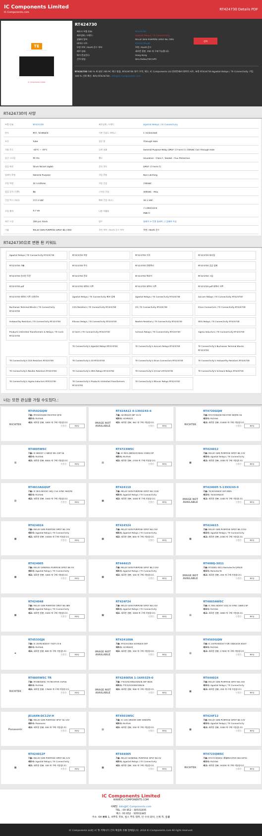IC Components Limited
IC-Components.com
RT424730 Details PDF
TE
AUTHORIZED DISTRIBUTOR
IC Components Limited
RT424730
| 제조사 부품 번호: | RT424730 | |
| 제조업체 / 브랜드: | Agastat Relays / TE Connectivity | 견적 |
| 설명의 일부: | RELAY GEN PURPOSE DPDT 8A 230V | |
| 데이터 시트: | RT424730.pdf | |
| 무연 여부 / RoHS 준수 여부: | 무연 / RoHS 준수 | |
| 재고 상태: | 새로운 원본, 200 개 구매 가능합니다. | |
| 에서 운송된다: | Hong Kong | |
| 선적 방법: | DHL/Fedex/TNT/UPS | |
RT424730 100 % 새 원본 200 PC 재고 있음, RT424730 찾기 가격, 재고, IC Components Ltd 온라인에서 데이터 시트, 보증 RT424730 Agastat Relays / TE Connectivity 구입. 100 % 신뢰 확신. RFQ RT424730 : Info@IC-Components.com
RT424730의 사양
| 부품 번호 | RT424730 | 제조업체 / 브랜드 | Agastat Relays / TE Connectivity |
| 연속 | RT2, SCHRACK | 수분 민감도 (MSL) | 1 (Unlimited) |
| 포장 | Tube | 실장 형 | Through Hole |
| 작동 온도 | -40°C ~ 70°C | 상세 설명 | General Purpose Relay DPDT (2 Form C) 230VAC Coil Through Hole |
| 종단 스타일 | PC Pin | 풍모 | Insulation - Class F, Sealed - Flux Protection |
| 접점 재료 | Silver Nickel (AgNi) | 문의 양식 | DPDT (2 Form C) |
| 릴레이 유형 | General Purpose | 코일 유형 | Non Latching |
| 코일 저항 | 32.5 kOhms | 코일 전압 | 230VAC |
| 접점 정격 (전류) | 8A | 스위칭 전압 | 400VAC - Max |
| 전압 켜기 (최대) | 172.5 VAC | 해제 전압 (최소) | 34.5 VAC |
| 코일 출력 | 0.7 VA | 다른 이름들 | 7-1393243-9 PB972 |
| 재고 수량 | 200 pcs Stock | 범주 | 릴레이 > 전원 릴레이, 2 암페어 이상 |
| 기술 | RELAY GEN PURPOSE DPDT 8A 230V | 무연 여부 / RoHS 준수 여부 | 무연 / RoHS 준수 |
RT424730으로 변환 된 키워드
Agastat Relays / TE Connectivity RT424730
RT424730 부분
RT424730 가격
RT424730 대리점
RT424730 기술
RT424730 주식
RT424730 인벤토리
RT424730 공급 업체
RT424730 온라인 주문
RT424730 문의
RT424730 이미지
RT424730 그림
RT424730 pdf
RT424730 데이터 시트
RT424730 데이터 시트
RT424730 pdf 데이터 시트
RT424730 데이터 시트 다운로드
Agastat Relays / TE Connectivity 제조 업체
Agastat Relays / TE Connectivity RT424730
Axicom Relays / TE Connectivity RT424730
Buchanan Terminal Blocks / TE Connectivity RT424730
CGS Resistors / TE Connectivity RT424730
CII / TE Connectivity RT424730
Elcon Connectors / TE Connectivity RT424730
Holsworthy Resistors / TE Connectivity RT424730
Kilovac Relays / TE Connectivity RT424730
Neohm Resistors / TE Connectivity RT424730
OEG Relays / TE Connectivity RT424730
Products Unlimited Transformers & Relays / TE Conn RT424730
Q-Cee's / TE Connectivity RT424730
Schrack Relays / TE Connectivity RT424730
Sigma Inductors / TE Connectivity RT424730
TE Connectivity's Agastat Relays RT424730
TE Connectivity's Axicom Relays RT424730
TE Connectivity's Buchanan Terminal Blocks RT424730
TE Connectivity's CGS Resistors RT424730
TE Connectivity's CII RT424730
TE Connectivity's Elcon Connectors RT424730
TE Connectivity's Holsworthy Resistors RT424730
TE Connectivity's Neohm Resistors RT424730
TE Connectivity's OEG Relays RT424730
TE Connectivity's Q-Cee's RT424730
TE Connectivity's Schrack Relays RT424730
TE Connectivity's Sigma Inductors RT424730
TE Connectivity's Products Unlimited Transformers RT424730
TE Connectivity's Kilovac Relays RT424730
너는 또한 관심을 가질 수도있다.:
RICHTEK
RT4502GQW
기술: RT4502GQW RICHTEK QFN
제조사: Richtek
재고: 새로운 원본, 1000 개 구매 가능합니다.
인용문: RFQ
IMAGE NOT AVAILABLE
RT424A12 4-1393243-6
기술: SCHRACK DIP 1123
제조사: SCHRACK
재고: 새로운 원본, 362 개 구매 가능합니다.
인용문: RFQ
RICHTEK
RT4720GQW
기술: RT4720GQW RICHTEK WQFN-16
제조사: Richtek
재고: 새로운 원본, 15000 개 구매 가능합니다.
인용문: RFQ
▦
RT4805WSC
기술: IC BOOST 2.5MHZ WL-CSP-16
제조사: Richtek
재고: 새로운 원본, 6000 개 구매 가능합니다.
인용문: RFQ
▦
RT4723WSC
기술: IC REG AMOLED BIAS 15WLCSP
제조사: Richtek
재고: 새로운 원본, 2700 개 구매 가능합니다.
인용문: RFQ
■
RT424012
기술: RELAY GEN PURPOSE DPDT 8A 12V
제조사: Agastat Relays / TE Connectivity
재고: 새로운 원본, 2000 개 구매 가능합니다.
인용문: RFQ
▦
RT4813AGQUF
기술: IC REG BOOST ADJ 2.5A SYNC 9UQFN
제조사: Richtek
재고: 새로운 원본, 1500 개 구매 가능합니다.
인용문: RFQ
■
RT424110
기술: RELAY GEN PURPOSE DPDT 8A 110V
제조사: Agastat Relays / TE Connectivity
재고: 새로운 원본, 1000 개 구매 가능합니다.
인용문: RFQ
IMAGE NOT AVAILABLE
RT424005 5-1393243-9
기술: TE/SCHRACK DIP 0905
제조사: TE/SCHRACK
재고: 새로운 원본, 1000 개 구매 가능합니다.
인용문: RFQ
■
RT424024
기술: RELAY GEN PURPOSE DPDT 8A 24V
제조사: Agastat Relays / TE Connectivity
재고: 새로운 원본, 15000 개 구매 가능합니다.
인용문: RFQ
■
RT424524
기술: RELAY GEN PURPOSE DPDT 8A 24V
제조사: Agastat Relays / TE Connectivity
재고: 새로운 원본, 600 개 구매 가능합니다.
인용문: RFQ
■
RT424615
기술: RELAY GEN PURPOSE DPDT 8A 115V
제조사: Agastat Relays / TE Connectivity
재고: 새로운 원본, 1000 개 구매 가능합니다.
인용문: RFQ
■
RT424005
기술: RELAY GENERAL PURPOSE DPDT 8A 5V
제조사: Agastat Relays / TE Connectivity
재고: 새로운 원본, 1000 개 구매 가능합니다.
인용문: RFQ
■
RT444615
기술: RELAY GEN PURPOSE DPST 8A 115V
제조사: Agastat Relays / TE Connectivity
재고: 새로운 원본, 100 개 구매 가능합니다.
인용문: RFQ
IMAGE NOT AVAILABLE
RT400Q-3011
기술: RT400Q-3011 RemotecTe QFN20
제조사: RemotecTe
재고: 새로운 원본, 200 개 구매 가능합니다.
인용문: RFQ
■
RT424048
기술: RELAY GEN PURPOSE DPDT 8A 48V
제조사: Agastat Relays / TE Connectivity
재고: 새로운 원본, 5500 개 구매 가능합니다.
인용문: RFQ
■
RT424F24
기술: RELAY GEN PURPOSE DPDT 8A 24V
제조사: Agastat Relays / TE Connectivity
재고: 새로운 원본, 1000 개 구매 가능합니다.
인용문: RFQ
▦
RT4803AWSC
기술: IC REG BOOST ADJ 2A SYNC 16WLCSP
제조사: Richtek
재고: 새로운 원본, 1800 개 구매 가능합니다.
인용문: RFQ
▪
RT4533GJ6
기술: IC ASYN BOOST TSOT-23-6
제조사: Richtek
재고: 새로운 원본, 800 개 구매 가능합니다.
인용문: RFQ
IMAGE NOT AVAILABLE
RT424100A
기술: RT424100A SCHRACK DIP
제조사: SCHRACK
재고: 새로운 원본, 100 개 구매 가능합니다.
인용문: RFQ
▦
RT4503GQW
기술: IC ASYN BOOST FOR 10WLEDS 6SOT
제조사: Richtek
재고: 새로운 원본, 17500 개 구매 가능합니다.
인용문: RFQ
RICHTEK
RT4805WSC TR
기술: RT4805WSC TR RICHTEK CSP16
제조사: Richtek
재고: 새로운 원본, 17600 개 구매 가능합니다.
인용문: RFQ
IMAGE NOT AVAILABLE
RT424005A 1-1649329-0
기술: TYCO/SCHRACK0626 DIP 0626
제조사: TYCO/SCHRACK0626
재고: 새로운 원본, 948 개 구매 가능합니다.
인용문: RFQ
■
RT444024
기술: RELAY GEN PURPOSE DPST 8A 24V
제조사: Agastat Relays / TE Connectivity
재고: 새로운 원본, 200 개 구매 가능합니다.
인용문: RFQ
Panasonic
JE1AXN-DC12V-H
기술: RELAY GEN PURPOSE SPST 5A 12V
제조사: Panasonic
재고: 새로운 원본, 400 개 구매 가능합니다.
인용문: RFQ
▦
RT4501WSC
기술: IC LED DRIVER DIM 10WDFN
제조사: Richtek
재고: 새로운 원본, 200 개 구매 가능합니다.
인용문: RFQ
■
RT424F12
기술: RELAY GEN PURPOSE DPDT 8A 12V
제조사: Agastat Relays / TE Connectivity
재고: 새로운 원본, 1000 개 구매 가능합니다.
인용문: RFQ
■
RT424012F
기술: RELAY GEN PURPOSE DPDT 8A 12V
제조사: Agastat Relays / TE Connectivity
재고: 새로운 원본, 100 개 구매 가능합니다.
인용문: RFQ
■
RT444005
기술: RELAY GENERAL PURPOSE DPST 8A 5V
제조사: Agastat Relays / TE Connectivity
재고: 새로운 원본, 100 개 구매 가능합니다.
인용문: RFQ
RICHTEK
RT4723QWSC
기술: RT4723QWSC 原装RICHTEK WLCSP15
제조사: Richtek
재고: 새로운 원본, 50200 개 구매 가능합니다.
인용문: RFQ
IC Components Limited
WWW.IC-COMPONENTS.COM
이메일: Info@IC-Components.com
TEL : 00 852 - 30501935
팩스: 00 852 - 30501945
주소: 6H 블록 1, 셔우드 코트, 킹스 우드 빌라, 틴 수이 와이, 신계 지, 홍콩
IC Components Ltd는 IC 및 커패시터 전자 제품의 유통 업체입니다. 2018 IC-Components.com All right reserved.